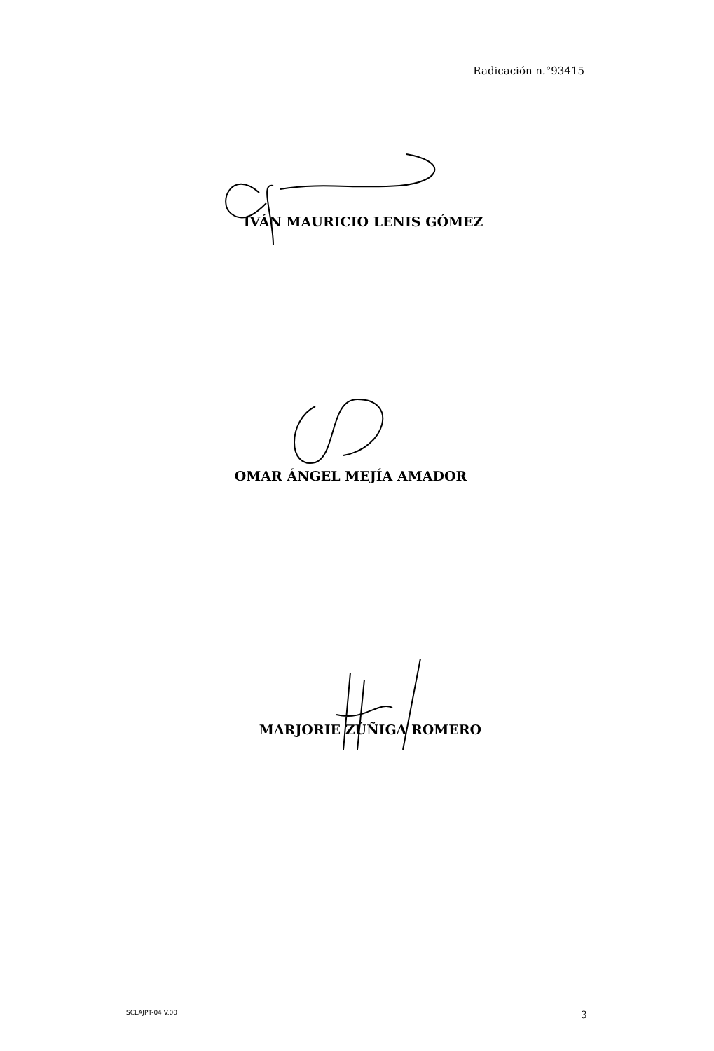Radicación n.°93415
IVÁN MAURICIO LENIS GÓMEZ
OMAR ÁNGEL MEJÍA AMADOR
MARJORIE ZÚÑIGA ROMERO
SCLAJPT-04 V.00 3